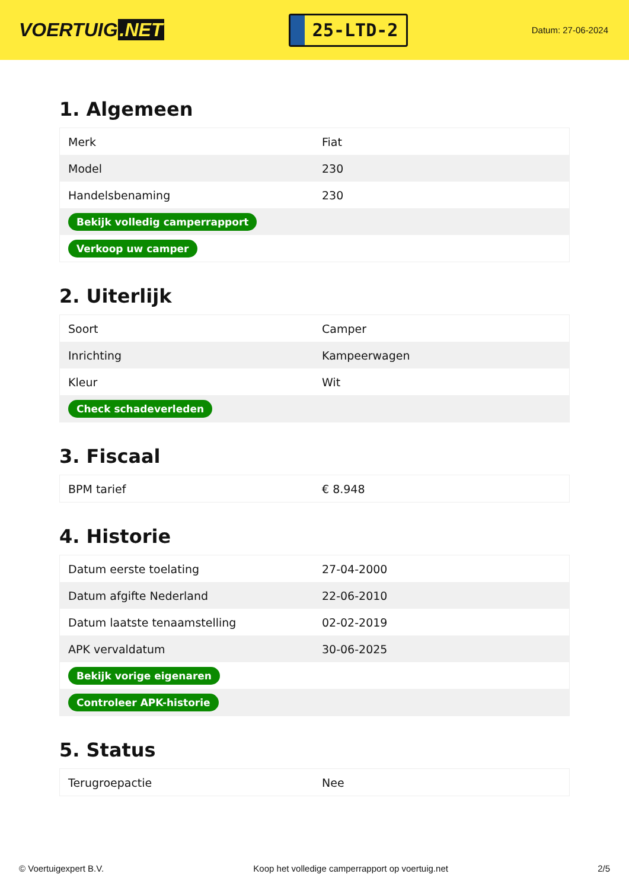VOERTUIG.NET
25-LTD-2
Datum: 27-06-2024
1. Algemeen
| Merk | Fiat |
| Model | 230 |
| Handelsbenaming | 230 |
| Bekijk volledig camperrapport | |
| Verkoop uw camper | |
2. Uiterlijk
| Soort | Camper |
| Inrichting | Kampeerwagen |
| Kleur | Wit |
| Check schadeverleden | |
3. Fiscaal
| BPM tarief | € 8.948 |
4. Historie
| Datum eerste toelating | 27-04-2000 |
| Datum afgifte Nederland | 22-06-2010 |
| Datum laatste tenaamstelling | 02-02-2019 |
| APK vervaldatum | 30-06-2025 |
| Bekijk vorige eigenaren | |
| Controleer APK-historie | |
5. Status
| Terugroepactie | Nee |
© Voertuigexpert B.V. Koop het volledige camperrapport op voertuig.net 2/5